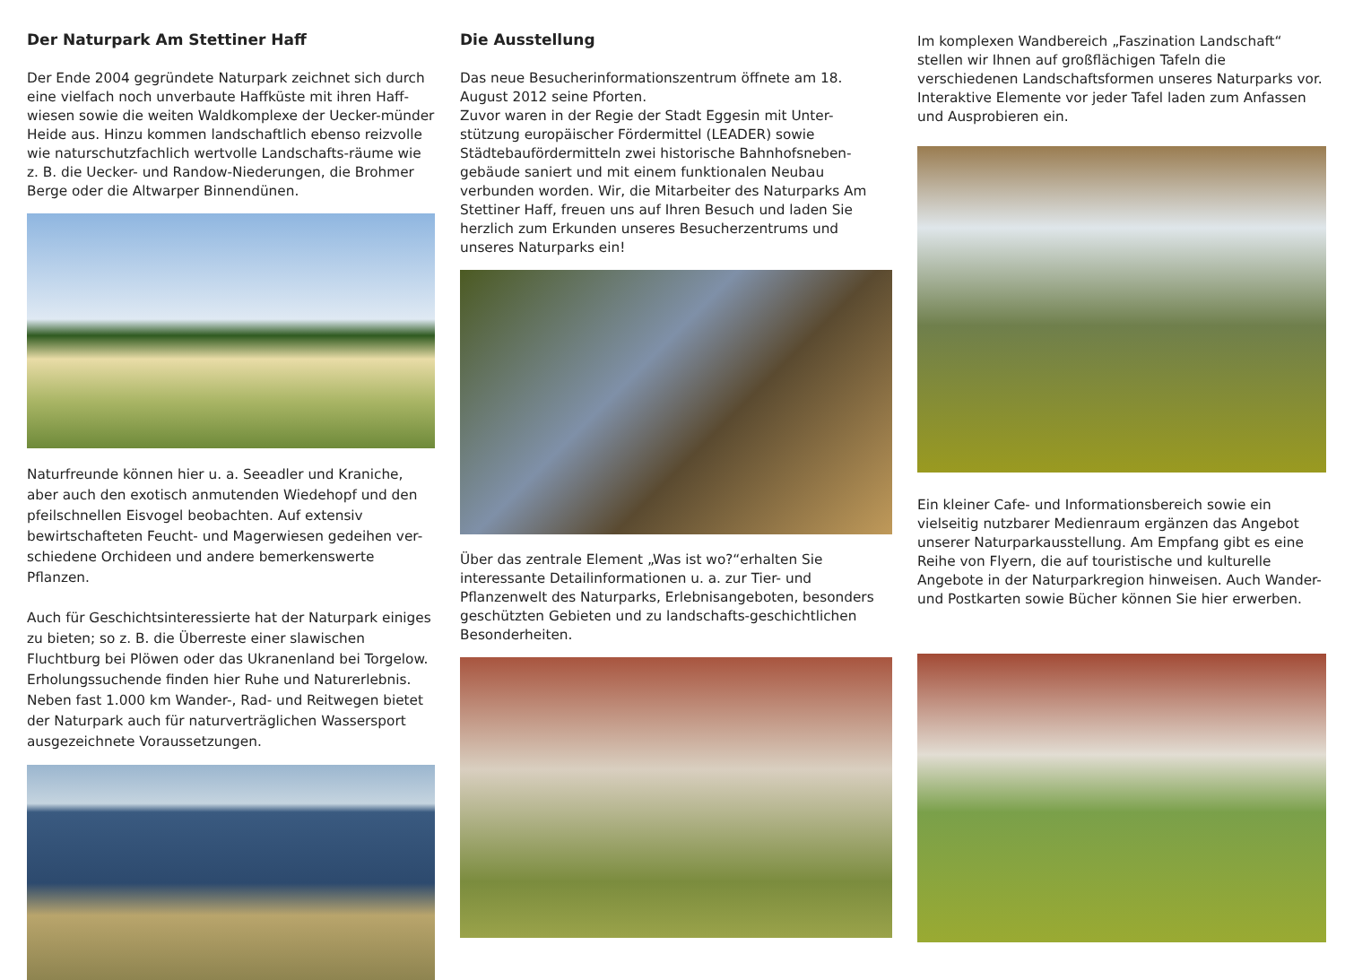Der Naturpark Am Stettiner Haff
Der Ende 2004 gegründete Naturpark zeichnet sich durch eine vielfach noch unverbaute Haffküste mit ihren Haff-wiesen sowie die weiten Waldkomplexe der Uecker-münder Heide aus. Hinzu kommen landschaftlich ebenso reizvolle wie naturschutzfachlich wertvolle Landschafts-räume wie z. B. die Uecker- und Randow-Niederungen, die Brohmer Berge oder die Altwarper Binnendünen.
Naturfreunde können hier u. a. Seeadler und Kraniche, aber auch den exotisch anmutenden Wiedehopf und den pfeilschnellen Eisvogel beobachten. Auf extensiv bewirtschafteten Feucht- und Magerwiesen gedeihen ver-schiedene Orchideen und andere bemerkenswerte Pflanzen.
Auch für Geschichtsinteressierte hat der Naturpark einiges zu bieten; so z. B. die Überreste einer slawischen Fluchtburg bei Plöwen oder das Ukranenland bei Torgelow. Erholungssuchende finden hier Ruhe und Naturerlebnis. Neben fast 1.000 km Wander-, Rad- und Reitwegen bietet der Naturpark auch für naturverträglichen Wassersport ausgezeichnete Voraussetzungen.
Die Ausstellung
Das neue Besucherinformationszentrum öffnete am 18. August 2012 seine Pforten.
Zuvor waren in der Regie der Stadt Eggesin mit Unter-stützung europäischer Fördermittel (LEADER) sowie Städtebaufördermitteln zwei historische Bahnhofsneben-gebäude saniert und mit einem funktionalen Neubau verbunden worden. Wir, die Mitarbeiter des Naturparks Am Stettiner Haff, freuen uns auf Ihren Besuch und laden Sie herzlich zum Erkunden unseres Besucherzentrums und unseres Naturparks ein!
Über das zentrale Element „Was ist wo?“erhalten Sie interessante Detailinformationen u. a. zur Tier- und Pflanzenwelt des Naturparks, Erlebnisangeboten, besonders geschützten Gebieten und zu landschafts-geschichtlichen Besonderheiten.
Im komplexen Wandbereich „Faszination Landschaft“ stellen wir Ihnen auf großflächigen Tafeln die verschiedenen Landschaftsformen unseres Naturparks vor. Interaktive Elemente vor jeder Tafel laden zum Anfassen und Ausprobieren ein.
Ein kleiner Cafe- und Informationsbereich sowie ein vielseitig nutzbarer Medienraum ergänzen das Angebot unserer Naturparkausstellung. Am Empfang gibt es eine Reihe von Flyern, die auf touristische und kulturelle Angebote in der Naturparkregion hinweisen. Auch Wander- und Postkarten sowie Bücher können Sie hier erwerben.